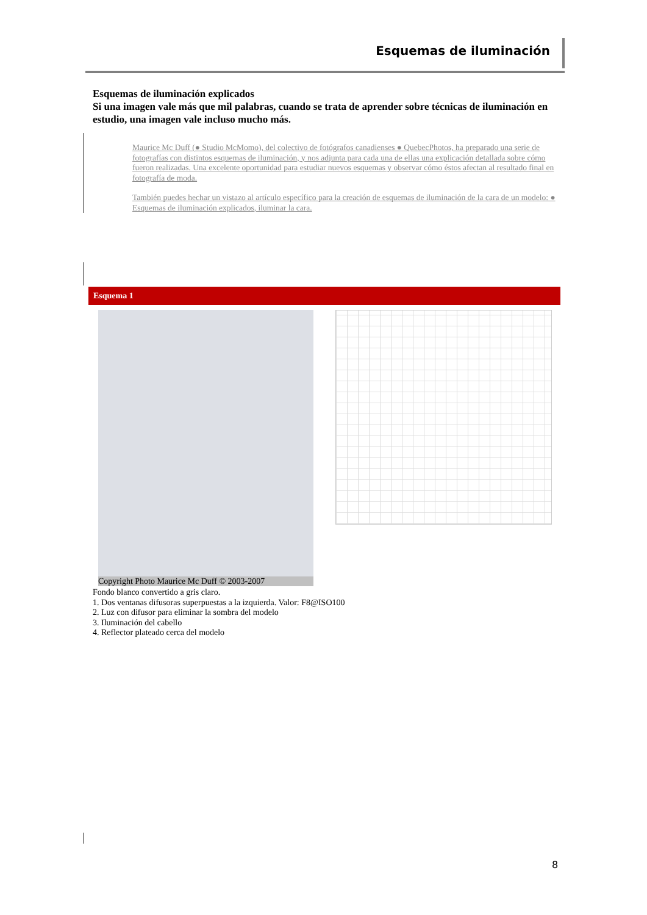Esquemas de iluminación
Esquemas de iluminación explicados
Si una imagen vale más que mil palabras, cuando se trata de aprender sobre técnicas de iluminación en estudio, una imagen vale incluso mucho más.
Maurice Mc Duff (● Studio McMomo), del colectivo de fotógrafos canadienses ● QuebecPhotos, ha preparado una serie de fotografías con distintos esquemas de iluminación, y nos adjunta para cada una de ellas una explicación detallada sobre cómo fueron realizadas. Una excelente oportunidad para estudiar nuevos esquemas y observar cómo éstos afectan al resultado final en fotografía de moda.
También puedes hechar un vistazo al artículo específico para la creación de esquemas de iluminación de la cara de un modelo: ● Esquemas de iluminación explicados, iluminar la cara.
Esquema 1
Copyright Photo Maurice Mc Duff © 2003-2007
Fondo blanco convertido a gris claro.
1. Dos ventanas difusoras superpuestas a la izquierda. Valor: F8@ISO100
2. Luz con difusor para eliminar la sombra del modelo
3. Iluminación del cabello
4. Reflector plateado cerca del modelo
8